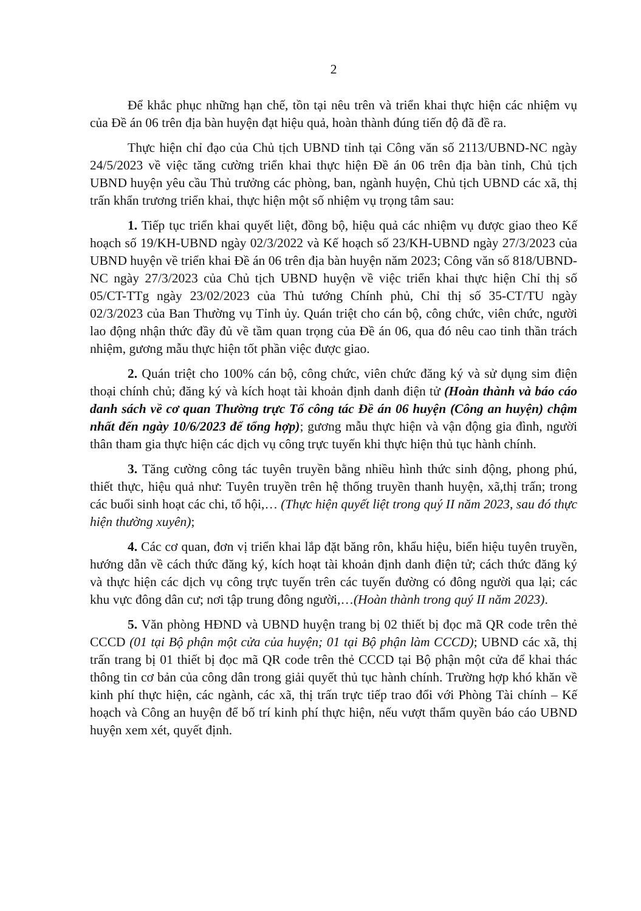2
Để khắc phục những hạn chế, tồn tại nêu trên và triển khai thực hiện các nhiệm vụ của Đề án 06 trên địa bàn huyện đạt hiệu quả, hoàn thành đúng tiến độ đã đề ra.
Thực hiện chỉ đạo của Chủ tịch UBND tỉnh tại Công văn số 2113/UBND-NC ngày 24/5/2023 về việc tăng cường triển khai thực hiện Đề án 06 trên địa bàn tỉnh, Chủ tịch UBND huyện yêu cầu Thủ trưởng các phòng, ban, ngành huyện, Chủ tịch UBND các xã, thị trấn khẩn trương triển khai, thực hiện một số nhiệm vụ trọng tâm sau:
1. Tiếp tục triển khai quyết liệt, đồng bộ, hiệu quả các nhiệm vụ được giao theo Kế hoạch số 19/KH-UBND ngày 02/3/2022 và Kế hoạch số 23/KH-UBND ngày 27/3/2023 của UBND huyện về triển khai Đề án 06 trên địa bàn huyện năm 2023; Công văn số 818/UBND-NC ngày 27/3/2023 của Chủ tịch UBND huyện về việc triển khai thực hiện Chỉ thị số 05/CT-TTg ngày 23/02/2023 của Thủ tướng Chính phủ, Chỉ thị số 35-CT/TU ngày 02/3/2023 của Ban Thường vụ Tỉnh ủy. Quán triệt cho cán bộ, công chức, viên chức, người lao động nhận thức đầy đủ về tầm quan trọng của Đề án 06, qua đó nêu cao tinh thần trách nhiệm, gương mẫu thực hiện tốt phần việc được giao.
2. Quán triệt cho 100% cán bộ, công chức, viên chức đăng ký và sử dụng sim điện thoại chính chủ; đăng ký và kích hoạt tài khoản định danh điện tử (Hoàn thành và báo cáo danh sách về cơ quan Thường trực Tổ công tác Đề án 06 huyện (Công an huyện) chậm nhất đến ngày 10/6/2023 để tổng hợp); gương mẫu thực hiện và vận động gia đình, người thân tham gia thực hiện các dịch vụ công trực tuyến khi thực hiện thủ tục hành chính.
3. Tăng cường công tác tuyên truyền bằng nhiều hình thức sinh động, phong phú, thiết thực, hiệu quả như: Tuyên truyền trên hệ thống truyền thanh huyện, xã,thị trấn; trong các buổi sinh hoạt các chi, tổ hội,… (Thực hiện quyết liệt trong quý II năm 2023, sau đó thực hiện thường xuyên);
4. Các cơ quan, đơn vị triển khai lắp đặt băng rôn, khẩu hiệu, biển hiệu tuyên truyền, hướng dẫn về cách thức đăng ký, kích hoạt tài khoản định danh điện tử; cách thức đăng ký và thực hiện các dịch vụ công trực tuyến trên các tuyến đường có đông người qua lại; các khu vực đông dân cư; nơi tập trung đông người,…(Hoàn thành trong quý II năm 2023).
5. Văn phòng HĐND và UBND huyện trang bị 02 thiết bị đọc mã QR code trên thẻ CCCD (01 tại Bộ phận một cửa của huyện; 01 tại Bộ phận làm CCCD); UBND các xã, thị trấn trang bị 01 thiết bị đọc mã QR code trên thẻ CCCD tại Bộ phận một cửa để khai thác thông tin cơ bản của công dân trong giải quyết thủ tục hành chính. Trường hợp khó khăn về kinh phí thực hiện, các ngành, các xã, thị trấn trực tiếp trao đổi với Phòng Tài chính – Kế hoạch và Công an huyện để bố trí kinh phí thực hiện, nếu vượt thẩm quyền báo cáo UBND huyện xem xét, quyết định.